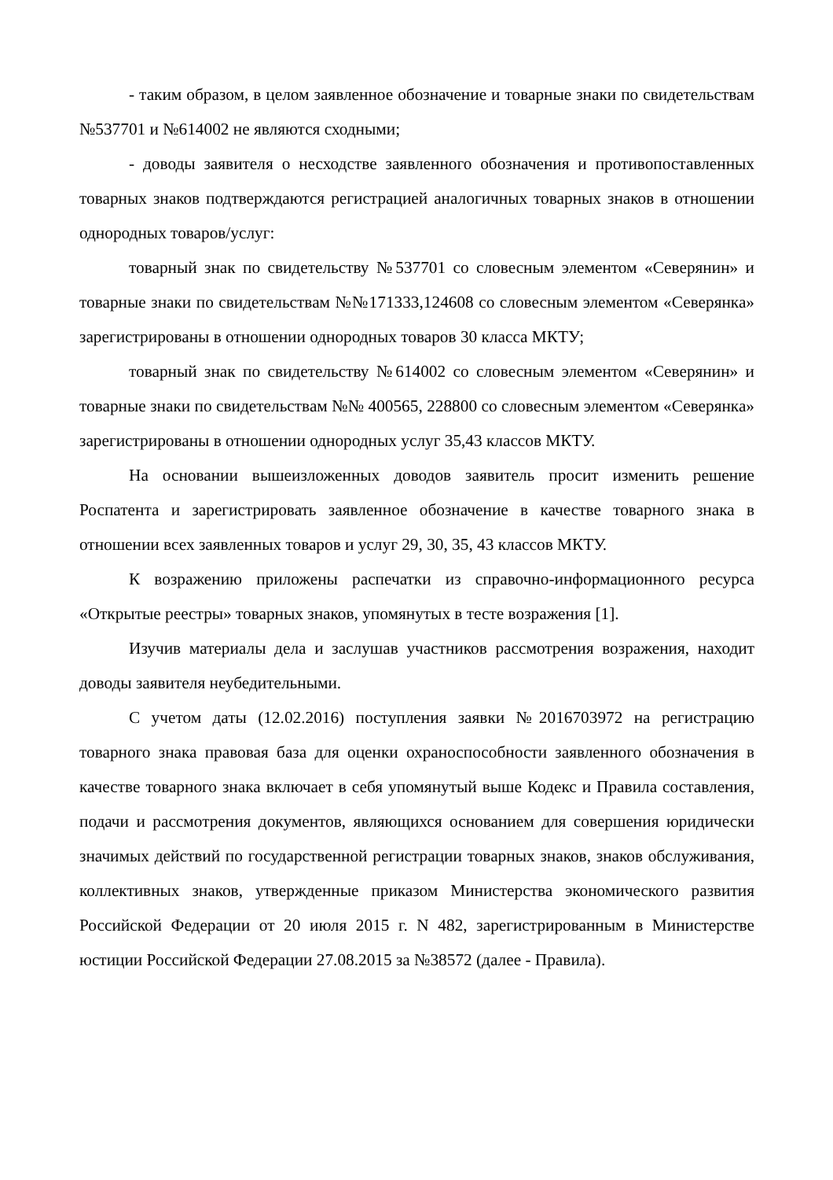- таким образом, в целом заявленное обозначение и товарные знаки по свидетельствам №537701 и №614002 не являются сходными;
- доводы заявителя о несходстве заявленного обозначения и противопоставленных товарных знаков подтверждаются регистрацией аналогичных товарных знаков в отношении однородных товаров/услуг:
товарный знак по свидетельству №537701 со словесным элементом «Северянин» и товарные знаки по свидетельствам №№171333,124608 со словесным элементом «Северянка» зарегистрированы в отношении однородных товаров 30 класса МКТУ;
товарный знак по свидетельству №614002 со словесным элементом «Северянин» и товарные знаки по свидетельствам №№ 400565, 228800 со словесным элементом «Северянка» зарегистрированы в отношении однородных услуг 35,43 классов МКТУ.
На основании вышеизложенных доводов заявитель просит изменить решение Роспатента и зарегистрировать заявленное обозначение в качестве товарного знака в отношении всех заявленных товаров и услуг 29, 30, 35, 43 классов МКТУ.
К возражению приложены распечатки из справочно-информационного ресурса «Открытые реестры» товарных знаков, упомянутых в тесте возражения [1].
Изучив материалы дела и заслушав участников рассмотрения возражения, находит доводы заявителя неубедительными.
С учетом даты (12.02.2016) поступления заявки №2016703972 на регистрацию товарного знака правовая база для оценки охраноспособности заявленного обозначения в качестве товарного знака включает в себя упомянутый выше Кодекс и Правила составления, подачи и рассмотрения документов, являющихся основанием для совершения юридически значимых действий по государственной регистрации товарных знаков, знаков обслуживания, коллективных знаков, утвержденные приказом Министерства экономического развития Российской Федерации от 20 июля 2015 г. N 482, зарегистрированным в Министерстве юстиции Российской Федерации 27.08.2015 за №38572 (далее - Правила).